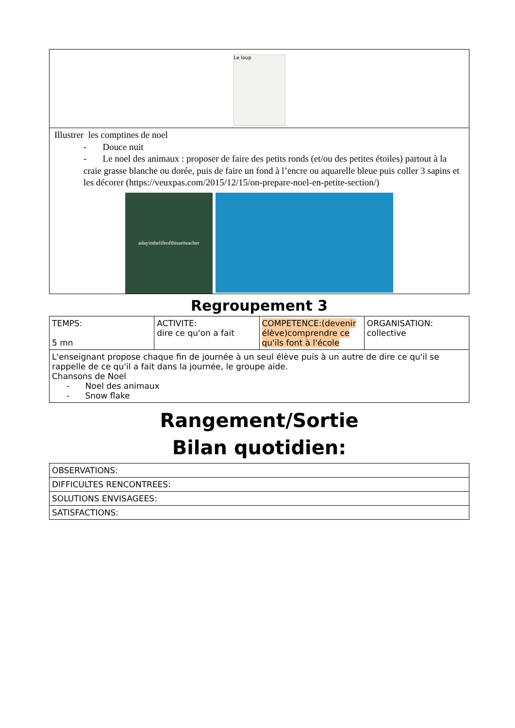| Le loup |
| Illustrer les comptines de noel - Douce nuit - Le noel des animaux : proposer de faire des petits ronds (et/ou des petites étoiles) partout à la craie grasse blanche ou dorée, puis de faire un fond à l’encre ou aquarelle bleue puis coller 3 sapins et les décorer (https://veuxpas.com/2015/12/15/on-prepare-noel-en-petite-section/) adayinthelifeofthisartteacher |
Regroupement 3
| TEMPS: 5 mn | ACTIVITE: dire ce qu'on a fait | COMPETENCE:(devenir élève)comprendre ce qu'ils font à l'école | ORGANISATION: collective |
| L'enseignant propose chaque fin de journée à un seul élève puis à un autre de dire ce qu'il se rappelle de ce qu'il a fait dans la journée, le groupe aide. Chansons de Noel - Noel des animaux - Snow flake | | | |
Rangement/Sortie
Bilan quotidien:
| OBSERVATIONS: |
| DIFFICULTES RENCONTREES: |
| SOLUTIONS ENVISAGEES: |
| SATISFACTIONS: |